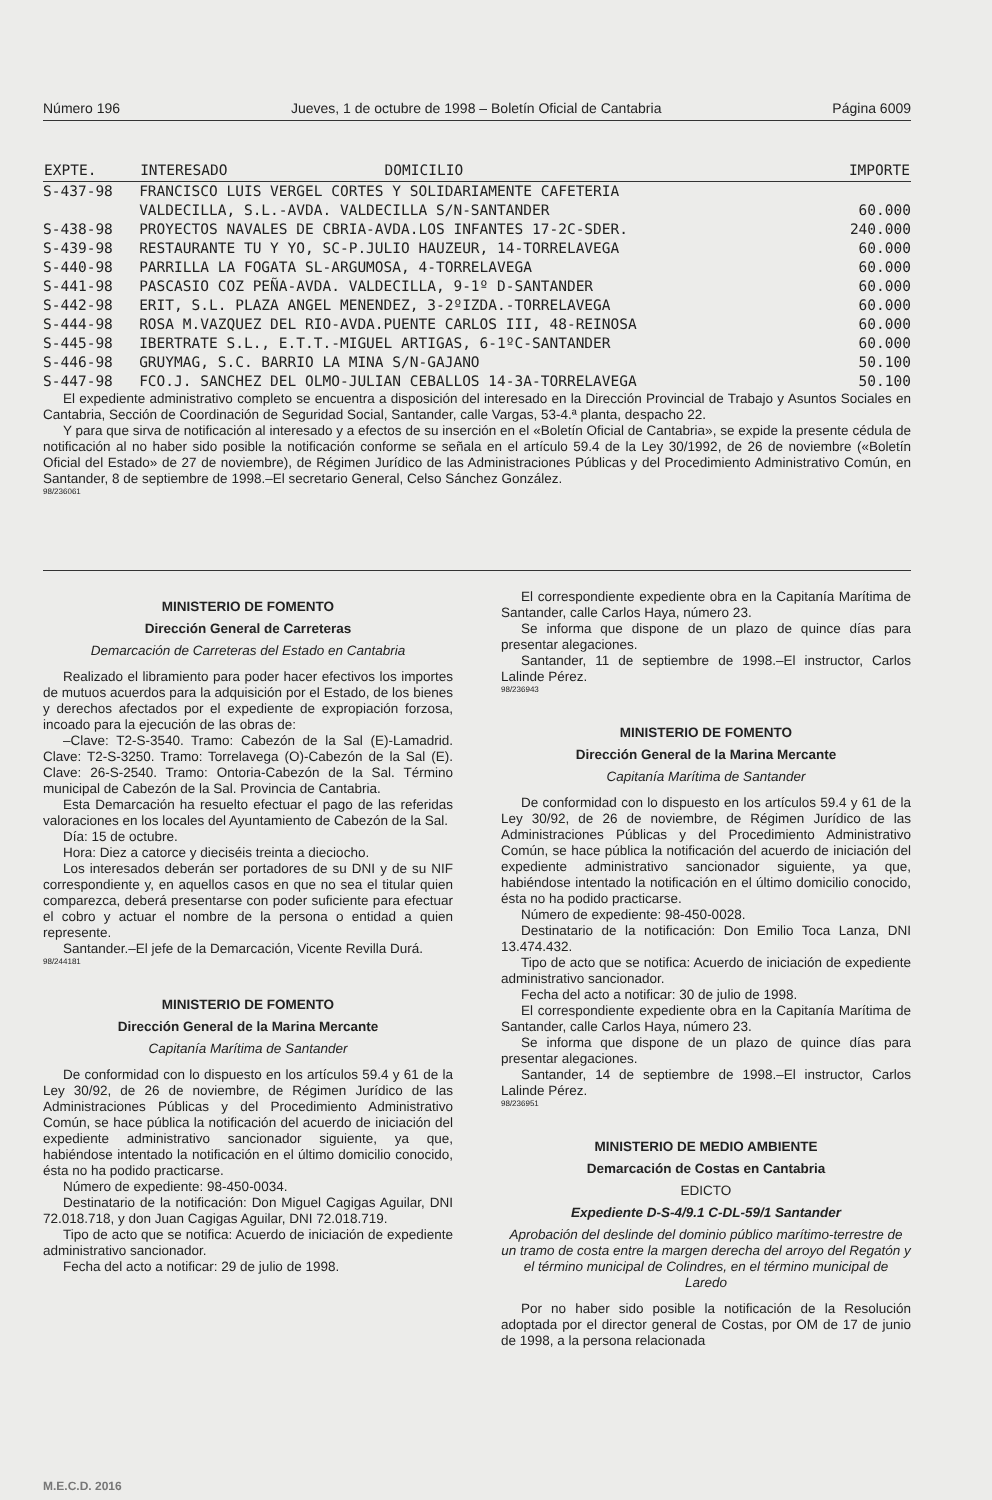Número 196 Jueves, 1 de octubre de 1998 – Boletín Oficial de Cantabria Página 6009
| EXPTE. | INTERESADO DOMICILIO | IMPORTE |
| --- | --- | --- |
| S-437-98 | FRANCISCO LUIS VERGEL CORTES Y SOLIDARIAMENTE CAFETERIA VALDECILLA, S.L.-AVDA. VALDECILLA S/N-SANTANDER | 60.000 |
| S-438-98 | PROYECTOS NAVALES DE CBRIA-AVDA.LOS INFANTES 17-2C-SDER. | 240.000 |
| S-439-98 | RESTAURANTE TU Y YO, SC-P.JULIO HAUZEUR, 14-TORRELAVEGA | 60.000 |
| S-440-98 | PARRILLA LA FOGATA SL-ARGUMOSA, 4-TORRELAVEGA | 60.000 |
| S-441-98 | PASCASIO COZ PEÑA-AVDA. VALDECILLA, 9-1º D-SANTANDER | 60.000 |
| S-442-98 | ERIT, S.L. PLAZA ANGEL MENENDEZ, 3-2ºIZDA.-TORRELAVEGA | 60.000 |
| S-444-98 | ROSA M.VAZQUEZ DEL RIO-AVDA.PUENTE CARLOS III, 48-REINOSA | 60.000 |
| S-445-98 | IBERTRATE S.L., E.T.T.-MIGUEL ARTIGAS, 6-1ºC-SANTANDER | 60.000 |
| S-446-98 | GRUYMAG, S.C. BARRIO LA MINA S/N-GAJANO | 50.100 |
| S-447-98 | FCO.J. SANCHEZ DEL OLMO-JULIAN CEBALLOS 14-3A-TORRELAVEGA | 50.100 |
El expediente administrativo completo se encuentra a disposición del interesado en la Dirección Provincial de Trabajo y Asuntos Sociales en Cantabria, Sección de Coordinación de Seguridad Social, Santander, calle Vargas, 53-4.ª planta, despacho 22.
Y para que sirva de notificación al interesado y a efectos de su inserción en el «Boletín Oficial de Cantabria», se expide la presente cédula de notificación al no haber sido posible la notificación conforme se señala en el artículo 59.4 de la Ley 30/1992, de 26 de noviembre («Boletín Oficial del Estado» de 27 de noviembre), de Régimen Jurídico de las Administraciones Públicas y del Procedimiento Administrativo Común, en Santander, 8 de septiembre de 1998.–El secretario General, Celso Sánchez González.
98/236061
MINISTERIO DE FOMENTO
Dirección General de Carreteras
Demarcación de Carreteras del Estado en Cantabria
Realizado el libramiento para poder hacer efectivos los importes de mutuos acuerdos para la adquisición por el Estado, de los bienes y derechos afectados por el expediente de expropiación forzosa, incoado para la ejecución de las obras de:
–Clave: T2-S-3540. Tramo: Cabezón de la Sal (E)-Lamadrid. Clave: T2-S-3250. Tramo: Torrelavega (O)-Cabezón de la Sal (E). Clave: 26-S-2540. Tramo: Ontoria-Cabezón de la Sal. Término municipal de Cabezón de la Sal. Provincia de Cantabria.
Esta Demarcación ha resuelto efectuar el pago de las referidas valoraciones en los locales del Ayuntamiento de Cabezón de la Sal.
Día: 15 de octubre.
Hora: Diez a catorce y dieciséis treinta a dieciocho.
Los interesados deberán ser portadores de su DNI y de su NIF correspondiente y, en aquellos casos en que no sea el titular quien comparezca, deberá presentarse con poder suficiente para efectuar el cobro y actuar el nombre de la persona o entidad a quien represente.
Santander.–El jefe de la Demarcación, Vicente Revilla Durá.
98/244181
MINISTERIO DE FOMENTO
Dirección General de la Marina Mercante
Capitanía Marítima de Santander
De conformidad con lo dispuesto en los artículos 59.4 y 61 de la Ley 30/92, de 26 de noviembre, de Régimen Jurídico de las Administraciones Públicas y del Procedimiento Administrativo Común, se hace pública la notificación del acuerdo de iniciación del expediente administrativo sancionador siguiente, ya que, habiéndose intentado la notificación en el último domicilio conocido, ésta no ha podido practicarse.
Número de expediente: 98-450-0034.
Destinatario de la notificación: Don Miguel Cagigas Aguilar, DNI 72.018.718, y don Juan Cagigas Aguilar, DNI 72.018.719.
Tipo de acto que se notifica: Acuerdo de iniciación de expediente administrativo sancionador.
Fecha del acto a notificar: 29 de julio de 1998.
El correspondiente expediente obra en la Capitanía Marítima de Santander, calle Carlos Haya, número 23.
Se informa que dispone de un plazo de quince días para presentar alegaciones.
Santander, 11 de septiembre de 1998.–El instructor, Carlos Lalinde Pérez.
98/236943
MINISTERIO DE FOMENTO
Dirección General de la Marina Mercante
Capitanía Marítima de Santander
De conformidad con lo dispuesto en los artículos 59.4 y 61 de la Ley 30/92, de 26 de noviembre, de Régimen Jurídico de las Administraciones Públicas y del Procedimiento Administrativo Común, se hace pública la notificación del acuerdo de iniciación del expediente administrativo sancionador siguiente, ya que, habiéndose intentado la notificación en el último domicilio conocido, ésta no ha podido practicarse.
Número de expediente: 98-450-0028.
Destinatario de la notificación: Don Emilio Toca Lanza, DNI 13.474.432.
Tipo de acto que se notifica: Acuerdo de iniciación de expediente administrativo sancionador.
Fecha del acto a notificar: 30 de julio de 1998.
El correspondiente expediente obra en la Capitanía Marítima de Santander, calle Carlos Haya, número 23.
Se informa que dispone de un plazo de quince días para presentar alegaciones.
Santander, 14 de septiembre de 1998.–El instructor, Carlos Lalinde Pérez.
98/236951
MINISTERIO DE MEDIO AMBIENTE
Demarcación de Costas en Cantabria
EDICTO
Expediente D-S-4/9.1 C-DL-59/1 Santander
Aprobación del deslinde del dominio público marítimo-terrestre de un tramo de costa entre la margen derecha del arroyo del Regatón y el término municipal de Colindres, en el término municipal de Laredo
Por no haber sido posible la notificación de la Resolución adoptada por el director general de Costas, por OM de 17 de junio de 1998, a la persona relacionada
M.E.C.D. 2016